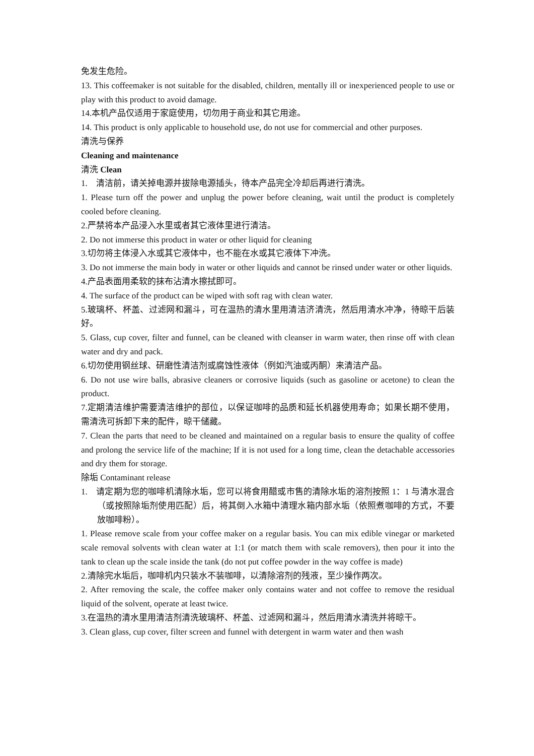免发生危险。
13. This coffeemaker is not suitable for the disabled, children, mentally ill or inexperienced people to use or play with this product to avoid damage.
14.本机产品仅适用于家庭使用，切勿用于商业和其它用途。
14. This product is only applicable to household use, do not use for commercial and other purposes.
清洗与保养
Cleaning and maintenance
清洗 Clean
1. 清洁前，请关掉电源并拔除电源插头，待本产品完全冷却后再进行清洗。
1. Please turn off the power and unplug the power before cleaning, wait until the product is completely cooled before cleaning.
2.严禁将本产品浸入水里或者其它液体里进行清洁。
2. Do not immerse this product in water or other liquid for cleaning
3.切勿将主体浸入水或其它液体中，也不能在水或其它液体下冲洗。
3. Do not immerse the main body in water or other liquids and cannot be rinsed under water or other liquids.
4.产品表面用柔软的抹布沾清水擦拭即可。
4. The surface of the product can be wiped with soft rag with clean water.
5.玻璃杯、杯盖、过滤网和漏斗，可在温热的清水里用清洁济清洗，然后用清水冲净，待晾干后装好。
5. Glass, cup cover, filter and funnel, can be cleaned with cleanser in warm water, then rinse off with clean water and dry and pack.
6.切勿使用钢丝球、研磨性清洁剂或腐蚀性液体（例如汽油或丙酮）来清洁产品。
6. Do not use wire balls, abrasive cleaners or corrosive liquids (such as gasoline or acetone) to clean the product.
7.定期清洁维护需要清洁维护的部位，以保证咖啡的品质和延长机器使用寿命；如果长期不使用，需清洗可拆卸下来的配件，晾干储藏。
7. Clean the parts that need to be cleaned and maintained on a regular basis to ensure the quality of coffee and prolong the service life of the machine; If it is not used for a long time, clean the detachable accessories and dry them for storage.
除垢 Contaminant release
1. 请定期为您的咖啡机清除水垢，您可以将食用醋或市售的清除水垢的溶剂按照 1：1 与清水混合（或按照除垢剂使用匹配）后，将其倒入水箱中清理水箱内部水垢（依照煮咖啡的方式，不要放咖啡粉）。
1. Please remove scale from your coffee maker on a regular basis. You can mix edible vinegar or marketed scale removal solvents with clean water at 1:1 (or match them with scale removers), then pour it into the tank to clean up the scale inside the tank (do not put coffee powder in the way coffee is made)
2.清除完水垢后，咖啡机内只装水不装咖啡，以清除溶剂的残液，至少操作两次。
2. After removing the scale, the coffee maker only contains water and not coffee to remove the residual liquid of the solvent, operate at least twice.
3.在温热的清水里用清洁剂清洗玻璃杯、杯盖、过滤网和漏斗，然后用清水清洗并将晾干。
3. Clean glass, cup cover, filter screen and funnel with detergent in warm water and then wash